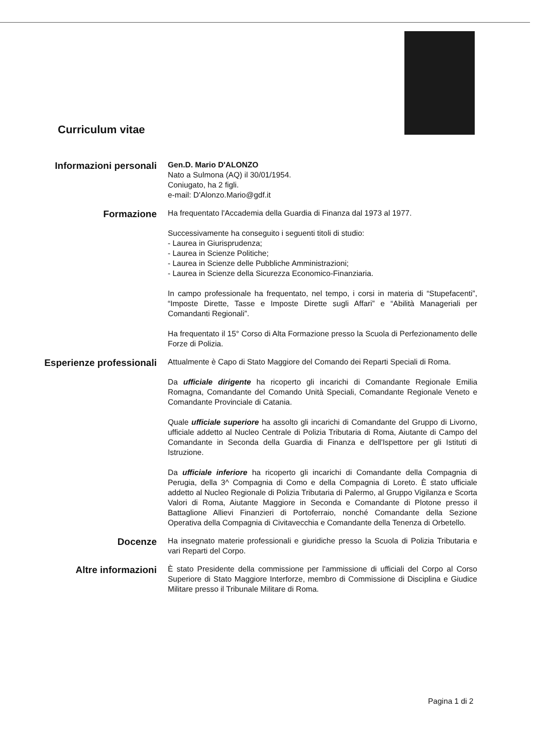Curriculum vitae
Informazioni personali
Gen.D. Mario D'ALONZO
Nato a Sulmona (AQ) il 30/01/1954.
Coniugato, ha 2 figli.
e-mail: D'Alonzo.Mario@gdf.it
Formazione
Ha frequentato l'Accademia della Guardia di Finanza dal 1973 al 1977.
Successivamente ha conseguito i seguenti titoli di studio:
- Laurea in Giurisprudenza;
- Laurea in Scienze Politiche;
- Laurea in Scienze delle Pubbliche Amministrazioni;
- Laurea in Scienze della Sicurezza Economico-Finanziaria.
In campo professionale ha frequentato, nel tempo, i corsi in materia di “Stupefacenti”, “Imposte Dirette, Tasse e Imposte Dirette sugli Affari” e “Abilità Manageriali per Comandanti Regionali”.
Ha frequentato il 15° Corso di Alta Formazione presso la Scuola di Perfezionamento delle Forze di Polizia.
Esperienze professionali
Attualmente è Capo di Stato Maggiore del Comando dei Reparti Speciali di Roma.
Da ufficiale dirigente ha ricoperto gli incarichi di Comandante Regionale Emilia Romagna, Comandante del Comando Unità Speciali, Comandante Regionale Veneto e Comandante Provinciale di Catania.
Quale ufficiale superiore ha assolto gli incarichi di Comandante del Gruppo di Livorno, ufficiale addetto al Nucleo Centrale di Polizia Tributaria di Roma, Aiutante di Campo del Comandante in Seconda della Guardia di Finanza e dell'Ispettore per gli Istituti di Istruzione.
Da ufficiale inferiore ha ricoperto gli incarichi di Comandante della Compagnia di Perugia, della 3^ Compagnia di Como e della Compagnia di Loreto. È stato ufficiale addetto al Nucleo Regionale di Polizia Tributaria di Palermo, al Gruppo Vigilanza e Scorta Valori di Roma, Aiutante Maggiore in Seconda e Comandante di Plotone presso il Battaglione Allievi Finanzieri di Portoferraio, nonché Comandante della Sezione Operativa della Compagnia di Civitavecchia e Comandante della Tenenza di Orbetello.
Docenze
Ha insegnato materie professionali e giuridiche presso la Scuola di Polizia Tributaria e vari Reparti del Corpo.
Altre informazioni
È stato Presidente della commissione per l'ammissione di ufficiali del Corpo al Corso Superiore di Stato Maggiore Interforze, membro di Commissione di Disciplina e Giudice Militare presso il Tribunale Militare di Roma.
Pagina 1 di 2